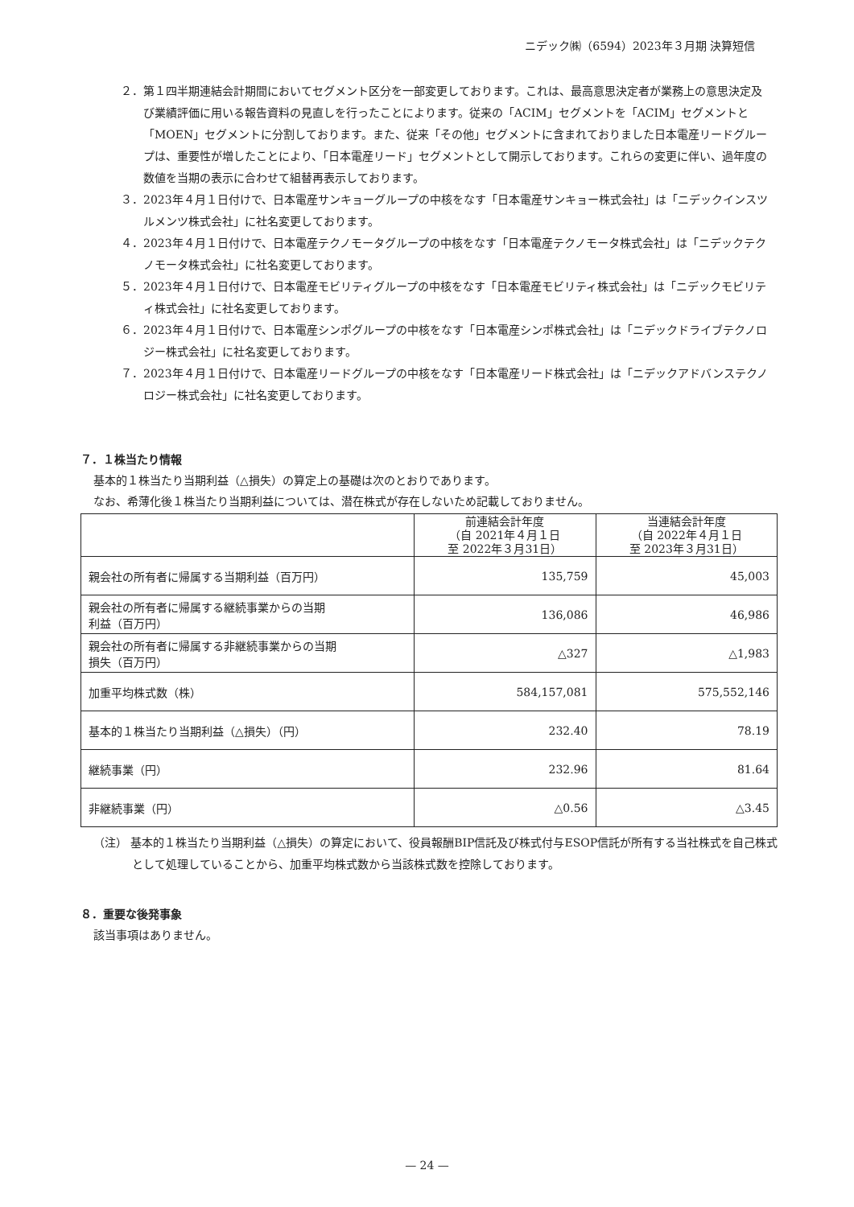ニデック㈱（6594）2023年３月期 決算短信
２．第１四半期連結会計期間においてセグメント区分を一部変更しております。これは、最高意思決定者が業務上の意思決定及び業績評価に用いる報告資料の見直しを行ったことによります。従来の「ACIM」セグメントを「ACIM」セグメントと「MOEN」セグメントに分割しております。また、従来「その他」セグメントに含まれておりました日本電産リードグループは、重要性が増したことにより、「日本電産リード」セグメントとして開示しております。これらの変更に伴い、過年度の数値を当期の表示に合わせて組替再表示しております。
３．2023年４月１日付けで、日本電産サンキョーグループの中核をなす「日本電産サンキョー株式会社」は「ニデックインスツルメンツ株式会社」に社名変更しております。
４．2023年４月１日付けで、日本電産テクノモータグループの中核をなす「日本電産テクノモータ株式会社」は「ニデックテクノモータ株式会社」に社名変更しております。
５．2023年４月１日付けで、日本電産モビリティグループの中核をなす「日本電産モビリティ株式会社」は「ニデックモビリティ株式会社」に社名変更しております。
６．2023年４月１日付けで、日本電産シンポグループの中核をなす「日本電産シンポ株式会社」は「ニデックドライブテクノロジー株式会社」に社名変更しております。
７．2023年４月１日付けで、日本電産リードグループの中核をなす「日本電産リード株式会社」は「ニデックアドバンステクノロジー株式会社」に社名変更しております。
７．１株当たり情報
基本的１株当たり当期利益（△損失）の算定上の基礎は次のとおりであります。
なお、希薄化後１株当たり当期利益については、潜在株式が存在しないため記載しておりません。
| | 前連結会計年度 （自 2021年４月１日 至 2022年３月31日） | 当連結会計年度 （自 2022年４月１日 至 2023年３月31日） |
| 親会社の所有者に帰属する当期利益（百万円） | 135,759 | 45,003 |
| 親会社の所有者に帰属する継続事業からの当期 利益（百万円） | 136,086 | 46,986 |
| 親会社の所有者に帰属する非継続事業からの当期 損失（百万円） | △327 | △1,983 |
| 加重平均株式数（株） | 584,157,081 | 575,552,146 |
| 基本的１株当たり当期利益（△損失）（円） | 232.40 | 78.19 |
| 継続事業（円） | 232.96 | 81.64 |
| 非継続事業（円） | △0.56 | △3.45 |
（注） 基本的１株当たり当期利益（△損失）の算定において、役員報酬BIP信託及び株式付与ESOP信託が所有する当社株式を自己株式として処理していることから、加重平均株式数から当該株式数を控除しております。
８．重要な後発事象
該当事項はありません。
— 24 —